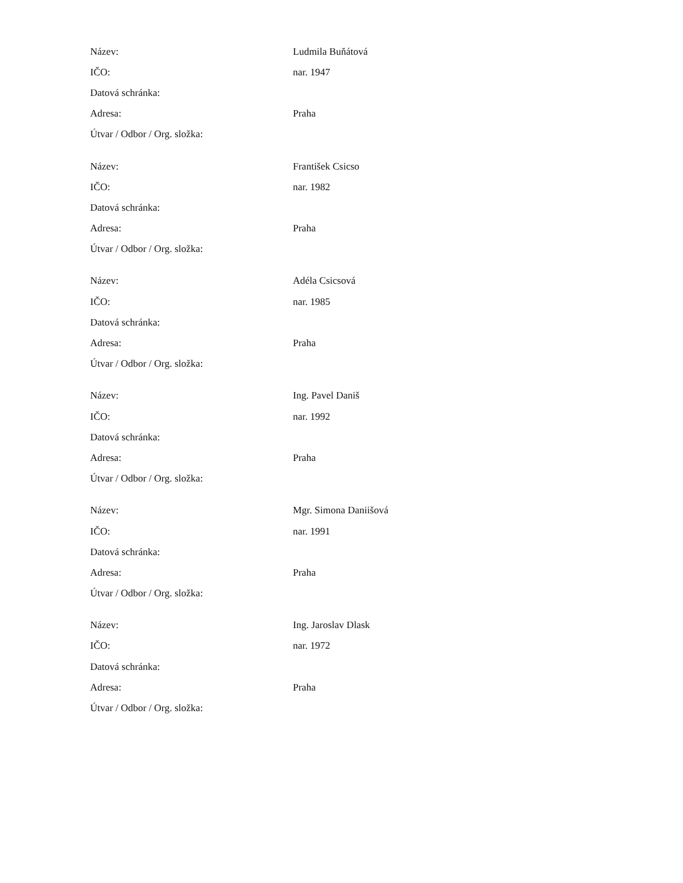| Název: | Ludmila Buňátová |
| IČO: | nar. 1947 |
| Datová schránka: | |
| Adresa: | Praha |
| Útvar / Odbor / Org. složka: | |
| Název: | František Csicso |
| IČO: | nar. 1982 |
| Datová schránka: | |
| Adresa: | Praha |
| Útvar / Odbor / Org. složka: | |
| Název: | Adéla Csicsová |
| IČO: | nar. 1985 |
| Datová schránka: | |
| Adresa: | Praha |
| Útvar / Odbor / Org. složka: | |
| Název: | Ing. Pavel Daniš |
| IČO: | nar. 1992 |
| Datová schránka: | |
| Adresa: | Praha |
| Útvar / Odbor / Org. složka: | |
| Název: | Mgr. Simona Daniišová |
| IČO: | nar. 1991 |
| Datová schránka: | |
| Adresa: | Praha |
| Útvar / Odbor / Org. složka: | |
| Název: | Ing. Jaroslav Dlask |
| IČO: | nar. 1972 |
| Datová schránka: | |
| Adresa: | Praha |
| Útvar / Odbor / Org. složka: | |